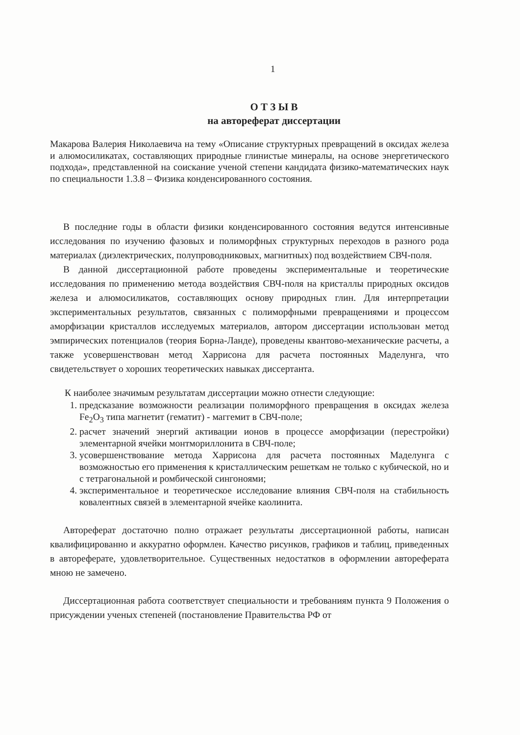1
О Т З Ы В
на автореферат диссертации
Макарова Валерия Николаевича на тему «Описание структурных превращений в оксидах железа и алюмосиликатах, составляющих природные глинистые минералы, на основе энергетического подхода», представленной на соискание ученой степени кандидата физико-математических наук по специальности 1.3.8 – Физика конденсированного состояния.
В последние годы в области физики конденсированного состояния ведутся интенсивные исследования по изучению фазовых и полиморфных структурных переходов в разного рода материалах (диэлектрических, полупроводниковых, магнитных) под воздействием СВЧ-поля.
В данной диссертационной работе проведены экспериментальные и теоретические исследования по применению метода воздействия СВЧ-поля на кристаллы природных оксидов железа и алюмосиликатов, составляющих основу природных глин. Для интерпретации экспериментальных результатов, связанных с полиморфными превращениями и процессом аморфизации кристаллов исследуемых материалов, автором диссертации использован метод эмпирических потенциалов (теория Борна-Ланде), проведены квантово-механические расчеты, а также усовершенствован метод Харрисона для расчета постоянных Маделунга, что свидетельствует о хороших теоретических навыках диссертанта.
К наиболее значимым результатам диссертации можно отнести следующие:
1. предсказание возможности реализации полиморфного превращения в оксидах железа Fe<sub>2</sub>O<sub>3</sub> типа магнетит (гематит) - маггемит в СВЧ-поле;
2. расчет значений энергий активации ионов в процессе аморфизации (перестройки) элементарной ячейки монтмориллонита в СВЧ-поле;
3. усовершенствование метода Харрисона для расчета постоянных Маделунга с возможностью его применения к кристаллическим решеткам не только с кубической, но и с тетрагональной и ромбической сингоноями;
4. экспериментальное и теоретическое исследование влияния СВЧ-поля на стабильность ковалентных связей в элементарной ячейке каолинита.
Автореферат достаточно полно отражает результаты диссертационной работы, написан квалифицированно и аккуратно оформлен. Качество рисунков, графиков и таблиц, приведенных в автореферате, удовлетворительное. Существенных недостатков в оформлении автореферата мною не замечено.
Диссертационная работа соответствует специальности и требованиям пункта 9 Положения о присуждении ученых степеней (постановление Правительства РФ от